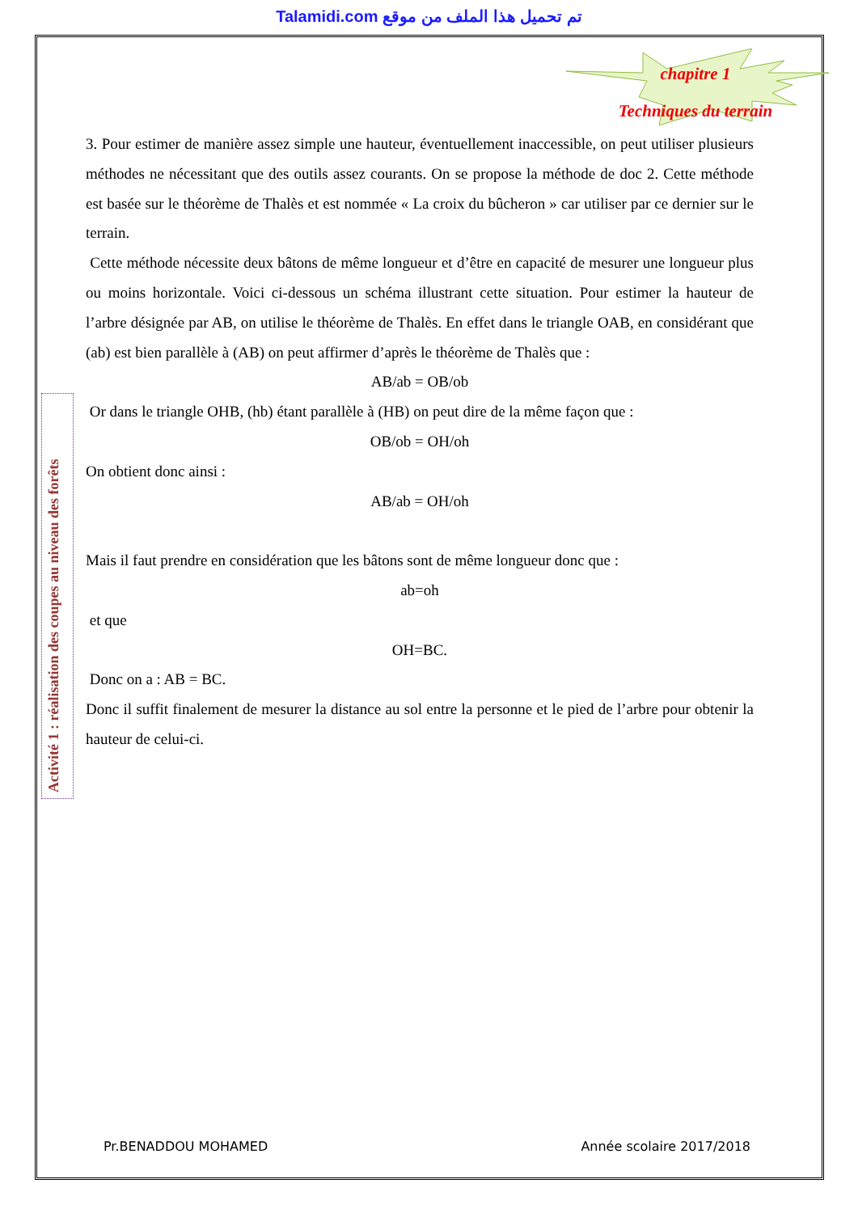Talamidi.com تم تحميل هذا الملف من موقع
chapitre 1
Techniques du terrain
Activité 1 : réalisation des coupes au niveau des forêts
3. Pour estimer de manière assez simple une hauteur, éventuellement inaccessible, on peut utiliser plusieurs méthodes ne nécessitant que des outils assez courants. On se propose la méthode de doc 2. Cette méthode est basée sur le théorème de Thalès et est nommée « La croix du bûcheron » car utiliser par ce dernier sur le terrain.
Cette méthode nécessite deux bâtons de même longueur et d’être en capacité de mesurer une longueur plus ou moins horizontale. Voici ci-dessous un schéma illustrant cette situation. Pour estimer la hauteur de l’arbre désignée par AB, on utilise le théorème de Thalès. En effet dans le triangle OAB, en considérant que (ab) est bien parallèle à (AB) on peut affirmer d’après le théorème de Thalès que :
AB/ab = OB/ob
Or dans le triangle OHB, (hb) étant parallèle à (HB) on peut dire de la même façon que :
OB/ob = OH/oh
On obtient donc ainsi :
AB/ab = OH/oh
Mais il faut prendre en considération que les bâtons sont de même longueur donc que :
ab=oh
et que
OH=BC.
Donc on a : AB = BC.
Donc il suffit finalement de mesurer la distance au sol entre la personne et le pied de l’arbre pour obtenir la hauteur de celui-ci.
Pr.BENADDOU MOHAMED Année scolaire 2017/2018